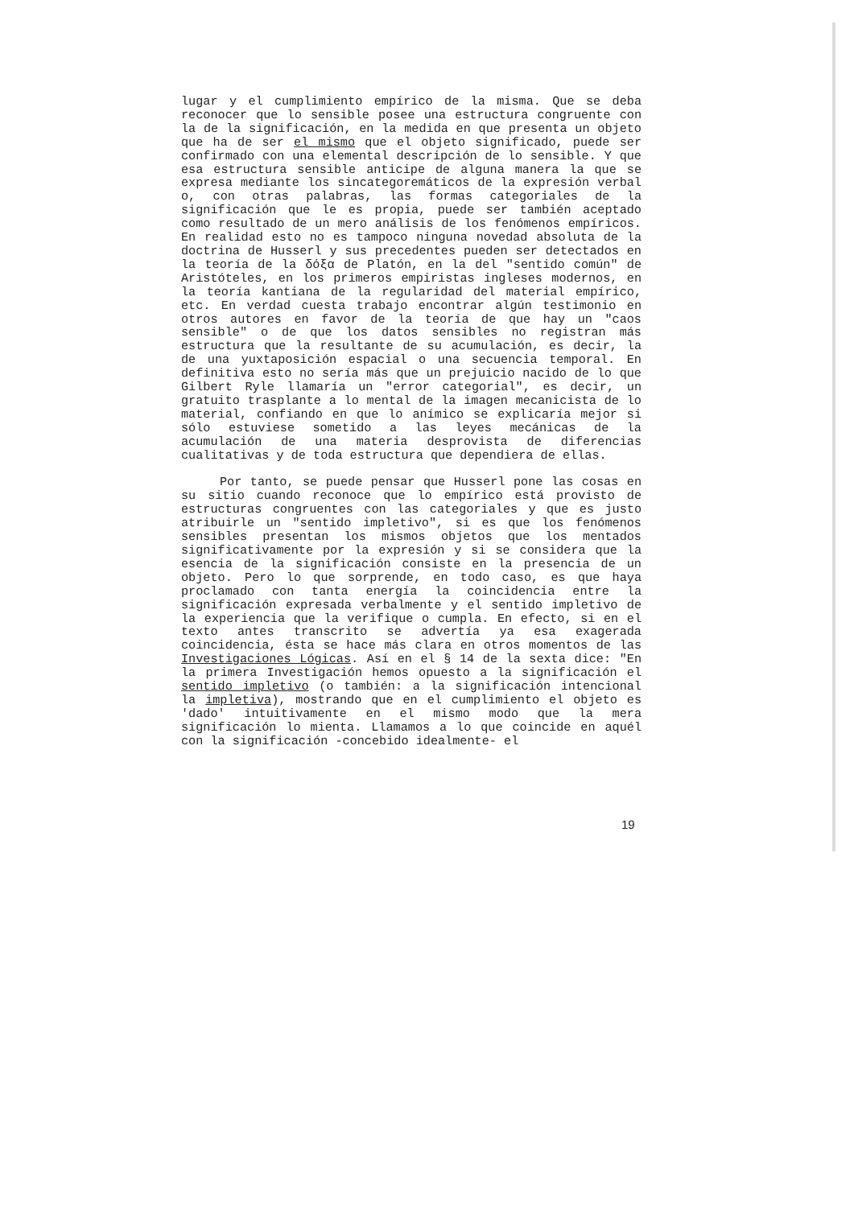lugar y el cumplimiento empírico de la misma. Que se deba reconocer que lo sensible posee una estructura congruente con la de la significación, en la medida en que presenta un objeto que ha de ser el mismo que el objeto significado, puede ser confirmado con una elemental descripción de lo sensible. Y que esa estructura sensible anticipe de alguna manera la que se expresa mediante los sincategoremáticos de la expresión verbal o, con otras palabras, las formas categoriales de la significación que le es propia, puede ser también aceptado como resultado de un mero análisis de los fenómenos empíricos. En realidad esto no es tampoco ninguna novedad absoluta de la doctrina de Husserl y sus precedentes pueden ser detectados en la teoría de la δόξα de Platón, en la del "sentido común" de Aristóteles, en los primeros empiristas ingleses modernos, en la teoría kantiana de la regularidad del material empírico, etc. En verdad cuesta trabajo encontrar algún testimonio en otros autores en favor de la teoría de que hay un "caos sensible" o de que los datos sensibles no registran más estructura que la resultante de su acumulación, es decir, la de una yuxtaposición espacial o una secuencia temporal. En definitiva esto no sería más que un prejuicio nacido de lo que Gilbert Ryle llamaría un "error categorial", es decir, un gratuito trasplante a lo mental de la imagen mecanicista de lo material, confiando en que lo anímico se explicaría mejor si sólo estuviese sometido a las leyes mecánicas de la acumulación de una materia desprovista de diferencias cualitativas y de toda estructura que dependiera de ellas.
Por tanto, se puede pensar que Husserl pone las cosas en su sitio cuando reconoce que lo empírico está provisto de estructuras congruentes con las categoriales y que es justo atribuirle un "sentido impletivo", si es que los fenómenos sensibles presentan los mismos objetos que los mentados significativamente por la expresión y si se considera que la esencia de la significación consiste en la presencia de un objeto. Pero lo que sorprende, en todo caso, es que haya proclamado con tanta energía la coincidencia entre la significación expresada verbalmente y el sentido impletivo de la experiencia que la verifique o cumpla. En efecto, si en el texto antes transcrito se advertía ya esa exagerada coincidencia, ésta se hace más clara en otros momentos de las Investigaciones Lógicas. Así en el § 14 de la sexta dice: "En la primera Investigación hemos opuesto a la significación el sentido impletivo (o también: a la significación intencional la impletiva), mostrando que en el cumplimiento el objeto es 'dado' intuitivamente en el mismo modo que la mera significación lo mienta. Llamamos a lo que coincide en aquél con la significación -concebido idealmente- el
19